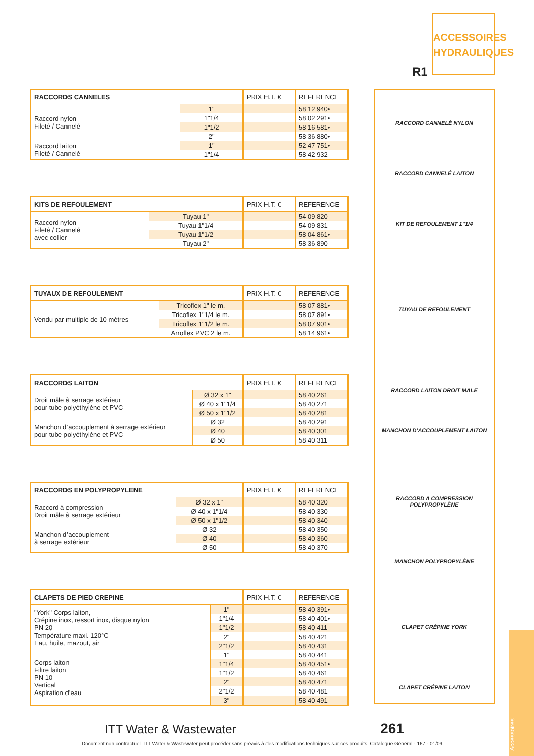ACCESSOIRES HYDRAULIQUES
R1
| RACCORDS CANNELES | | PRIX H.T. € | REFERENCE |
| --- | --- | --- | --- |
| Raccord nylon Fileté / Cannelé | 1" | | 58 12 940• |
| | 1"1/4 | | 58 02 291• |
| | 1"1/2 | | 58 16 581• |
| | 2" | | 58 36 880• |
| Raccord laiton Fileté / Cannelé | 1" | | 52 47 751• |
| | 1"1/4 | | 58 42 932 |
| KITS DE REFOULEMENT | | PRIX H.T. € | REFERENCE |
| --- | --- | --- | --- |
| Raccord nylon Fileté / Cannelé avec collier | Tuyau 1" | | 54 09 820 |
| | Tuyau 1"1/4 | | 54 09 831 |
| | Tuyau 1"1/2 | | 58 04 861• |
| | Tuyau 2" | | 58 36 890 |
| TUYAUX DE REFOULEMENT | | PRIX H.T. € | REFERENCE |
| --- | --- | --- | --- |
| Vendu par multiple de 10 mètres | Tricoflex 1" le m. | | 58 07 881• |
| | Tricoflex 1"1/4 le m. | | 58 07 891• |
| | Tricoflex 1"1/2 le m. | | 58 07 901• |
| | Arroflex PVC 2 le m. | | 58 14 961• |
| RACCORDS LAITON | | PRIX H.T. € | REFERENCE |
| --- | --- | --- | --- |
| Droit mâle à serrage extérieur pour tube polyéthylène et PVC | Ø 32 x 1" | | 58 40 261 |
| | Ø 40 x 1"1/4 | | 58 40 271 |
| | Ø 50 x 1"1/2 | | 58 40 281 |
| Manchon d’accouplement à serrage extérieur pour tube polyéthylène et PVC | Ø 32 | | 58 40 291 |
| | Ø 40 | | 58 40 301 |
| | Ø 50 | | 58 40 311 |
| RACCORDS EN POLYPROPYLENE | | PRIX H.T. € | REFERENCE |
| --- | --- | --- | --- |
| Raccord à compression Droit mâle à serrage extérieur | Ø 32 x 1" | | 58 40 320 |
| | Ø 40 x 1"1/4 | | 58 40 330 |
| | Ø 50 x 1"1/2 | | 58 40 340 |
| Manchon d’accouplement à serrage extérieur | Ø 32 | | 58 40 350 |
| | Ø 40 | | 58 40 360 |
| | Ø 50 | | 58 40 370 |
| CLAPETS DE PIED CREPINE | | PRIX H.T. € | REFERENCE |
| --- | --- | --- | --- |
| "York" Corps laiton, Crépine inox, ressort inox, disque nylon PN 20 Température maxi. 120°C Eau, huile, mazout, air | 1" | | 58 40 391• |
| | 1"1/4 | | 58 40 401• |
| | 1"1/2 | | 58 40 411 |
| | 2" | | 58 40 421 |
| | 2"1/2 | | 58 40 431 |
| Corps laiton Filtre laiton PN 10 Vertical Aspiration d’eau | 1" | | 58 40 441 |
| | 1"1/4 | | 58 40 451• |
| | 1"1/2 | | 58 40 461 |
| | 2" | | 58 40 471 |
| | 2"1/2 | | 58 40 481 |
| | 3" | | 58 40 491 |
RACCORD CANNELÉ NYLON
RACCORD CANNELÉ LAITON
KIT DE REFOULEMENT 1"1/4
TUYAU DE REFOULEMENT
RACCORD LAITON DROIT MALE
MANCHON D’ACCOUPLEMENT LAITON
RACCORD A COMPRESSION POLYPROPYLÈNE
MANCHON POLYPROPYLÈNE
CLAPET CRÉPINE YORK
CLAPET CRÉPINE LAITON
Accessoires
ITT Water & Wastewater 261
Document non contractuel. ITT Water & Wastewater peut procéder sans préavis à des modifications techniques sur ces produits. Catalogue Général - 167 - 01/09